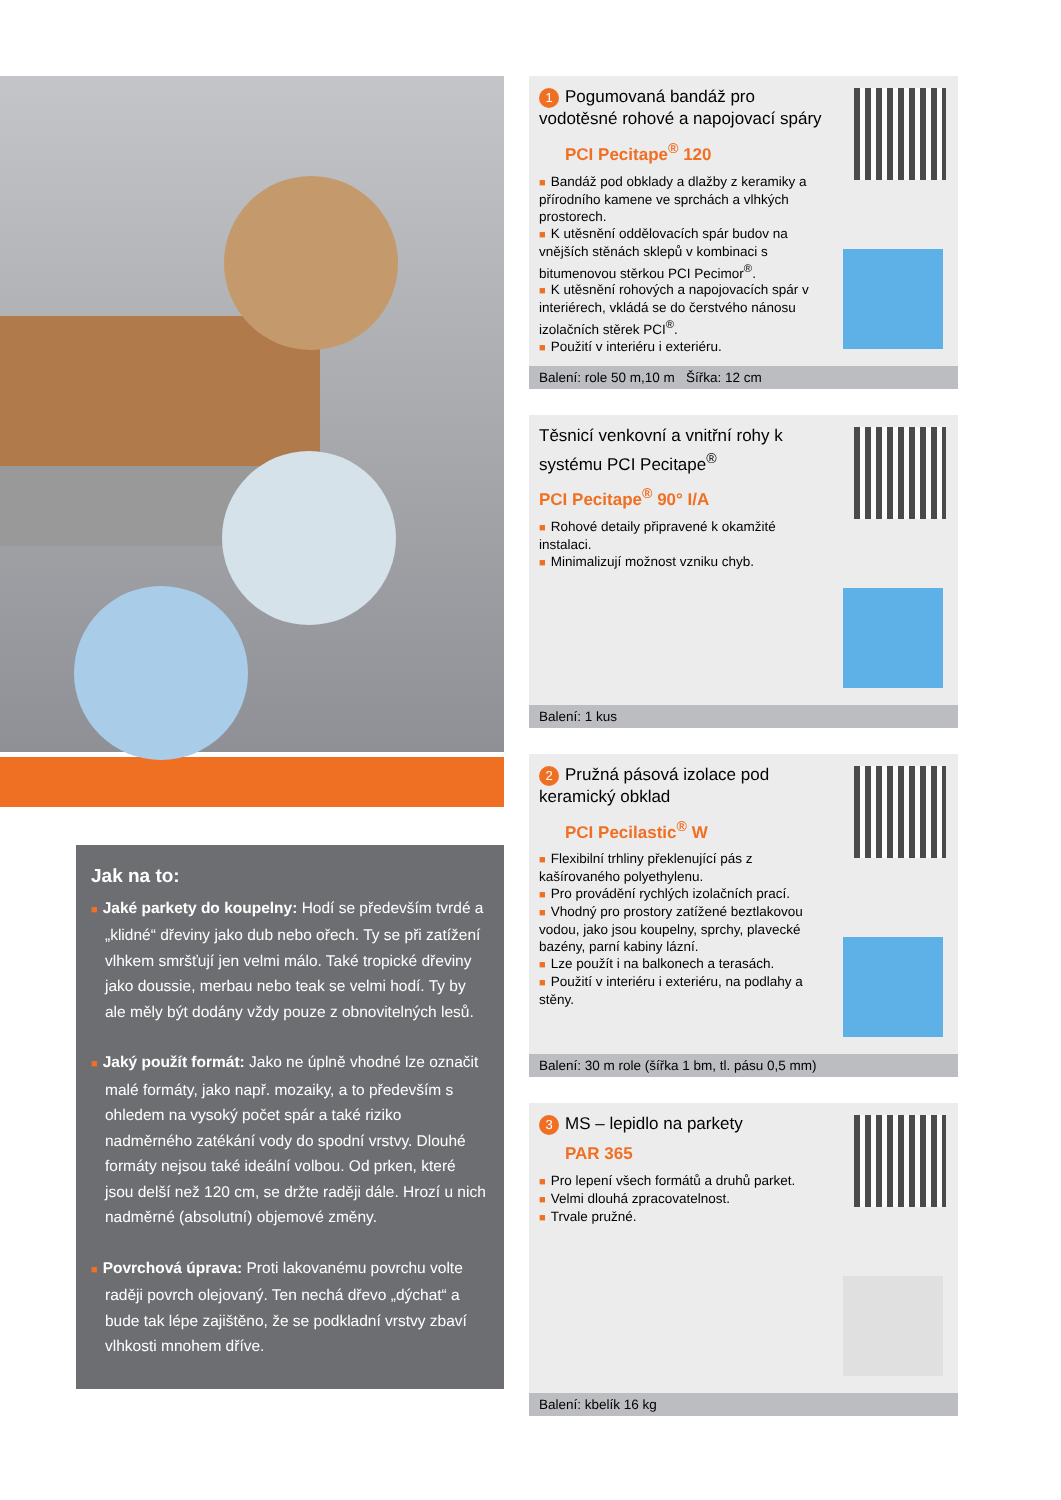Jak na to:
■ Jaké parkety do koupelny: Hodí se především tvrdé a „klidné“ dřeviny jako dub nebo ořech. Ty se při zatížení vlhkem smršťují jen velmi málo. Také tropické dřeviny jako doussie, merbau nebo teak se velmi hodí. Ty by ale měly být dodány vždy pouze z obnovitelných lesů.
■ Jaký použít formát: Jako ne úplně vhodné lze označit malé formáty, jako např. mozaiky, a to především s ohledem na vysoký počet spár a také riziko nadměrného zatékání vody do spodní vrstvy. Dlouhé formáty nejsou také ideální volbou. Od prken, které jsou delší než 120 cm, se držte raději dále. Hrozí u nich nadměrné (absolutní) objemové změny.
■ Povrchová úprava: Proti lakovanému povrchu volte raději povrch olejovaný. Ten nechá dřevo „dýchat“ a bude tak lépe zajištěno, že se podkladní vrstvy zbaví vlhkosti mnohem dříve.
1 Pogumovaná bandáž pro vodotěsné rohové a napojovací spáry
PCI Pecitape<sup>®</sup> 120
■ Bandáž pod obklady a dlažby z keramiky a přírodního kamene ve sprchách a vlhkých prostorech.
■ K utěsnění oddělovacích spár budov na vnějších stěnách sklepů v kombinaci s bitumenovou stěrkou PCI Pecimor<sup>®</sup>.
■ K utěsnění rohových a napojovacích spár v interiérech, vkládá se do čerstvého nánosu izolačních stěrek PCI<sup>®</sup>.
■ Použití v interiéru i exteriéru.
Balení: role 50 m,10 m Šířka: 12 cm
Těsnicí venkovní a vnitřní rohy k systému PCI Pecitape<sup>®</sup>
PCI Pecitape<sup>®</sup> 90° I/A
■ Rohové detaily připravené k okamžité instalaci.
■ Minimalizují možnost vzniku chyb.
Balení: 1 kus
2 Pružná pásová izolace pod keramický obklad
PCI Pecilastic<sup>®</sup> W
■ Flexibilní trhliny překlenující pás z kašírovaného polyethylenu.
■ Pro provádění rychlých izolačních prací.
■ Vhodný pro prostory zatížené beztlakovou vodou, jako jsou koupelny, sprchy, plavecké bazény, parní kabiny lázní.
■ Lze použít i na balkonech a terasách.
■ Použití v interiéru i exteriéru, na podlahy a stěny.
Balení: 30 m role (šířka 1 bm, tl. pásu 0,5 mm)
3 MS – lepidlo na parkety
PAR 365
■ Pro lepení všech formátů a druhů parket.
■ Velmi dlouhá zpracovatelnost.
■ Trvale pružné.
Balení: kbelík 16 kg